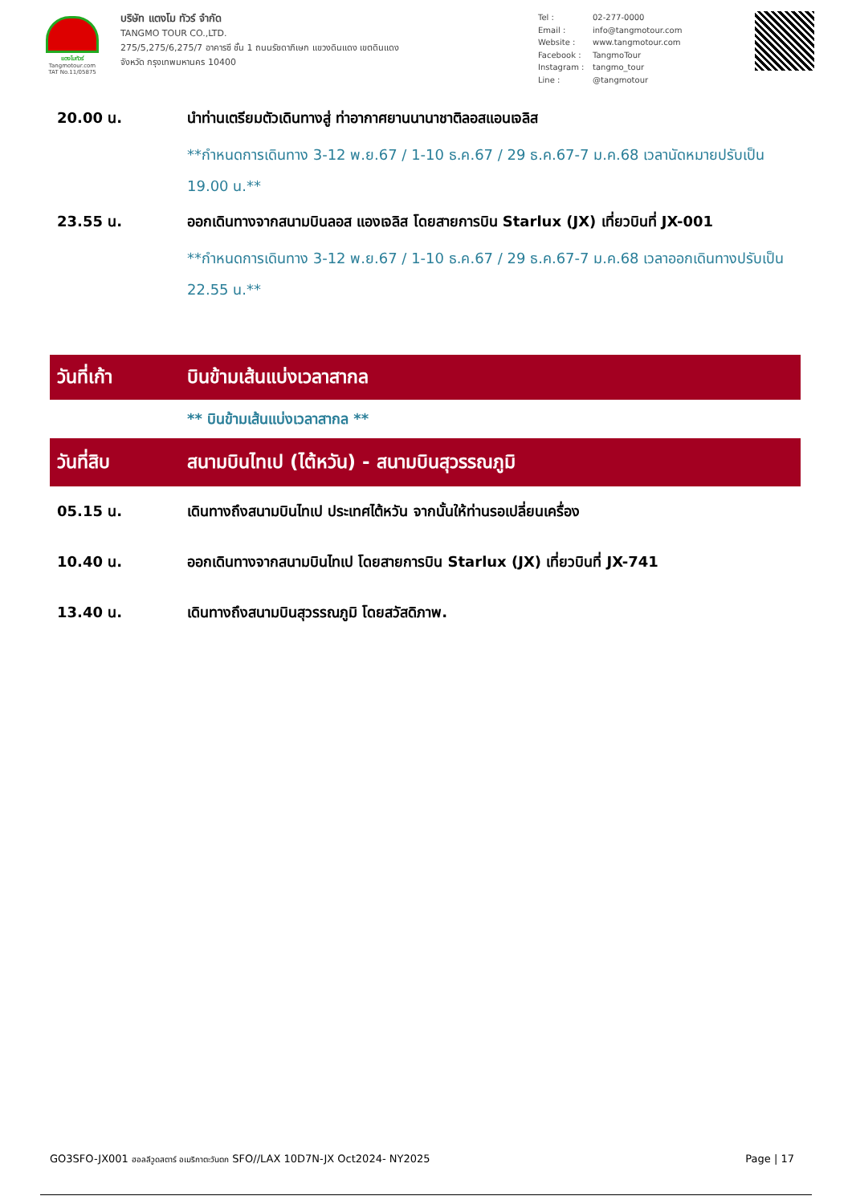แตงโมทัวร์
Tangmotour.com
TAT No.11/05875
บริษัท แตงโม ทัวร์ จำกัด
TANGMO TOUR CO.,LTD.
275/5,275/6,275/7 อาคารซี ชั้น 1 ถนนรัชดาภิเษก แขวงดินแดง เขตดินแดง
จังหวัด กรุงเทพมหานคร 10400
Tel : 02-277-0000
Email : info@tangmotour.com
Website : www.tangmotour.com
Facebook : TangmoTour
Instagram : tangmo_tour
Line : @tangmotour
20.00 น. นำท่านเตรียมตัวเดินทางสู่ ท่าอากาศยานนานาชาติลอสแอนเจลิส
**กำหนดการเดินทาง 3-12 พ.ย.67 / 1-10 ธ.ค.67 / 29 ธ.ค.67-7 ม.ค.68 เวลานัดหมายปรับเป็น 19.00 น.**
23.55 น. ออกเดินทางจากสนามบินลอส แองเจลิส โดยสายการบิน Starlux (JX) เที่ยวบินที่ JX-001
**กำหนดการเดินทาง 3-12 พ.ย.67 / 1-10 ธ.ค.67 / 29 ธ.ค.67-7 ม.ค.68 เวลาออกเดินทางปรับเป็น 22.55 น.**
วันที่เก้า บินข้ามเส้นแบ่งเวลาสากล
** บินข้ามเส้นแบ่งเวลาสากล **
วันที่สิบ
สนามบินไทเป (ไต้หวัน) - สนามบินสุวรรณภูมิ
05.15 น. เดินทางถึงสนามบินไทเป ประเทศไต้หวัน จากนั้นให้ท่านรอเปลี่ยนเครื่อง
10.40 น. ออกเดินทางจากสนามบินไทเป โดยสายการบิน Starlux (JX) เที่ยวบินที่ JX-741
13.40 น. เดินทางถึงสนามบินสุวรรณภูมิ โดยสวัสดิภาพ.
GO3SFO-JX001 ฮอลลีวูดสตาร์ อเมริกาตะวันตก SFO//LAX 10D7N-JX Oct2024- NY2025
Page | 17